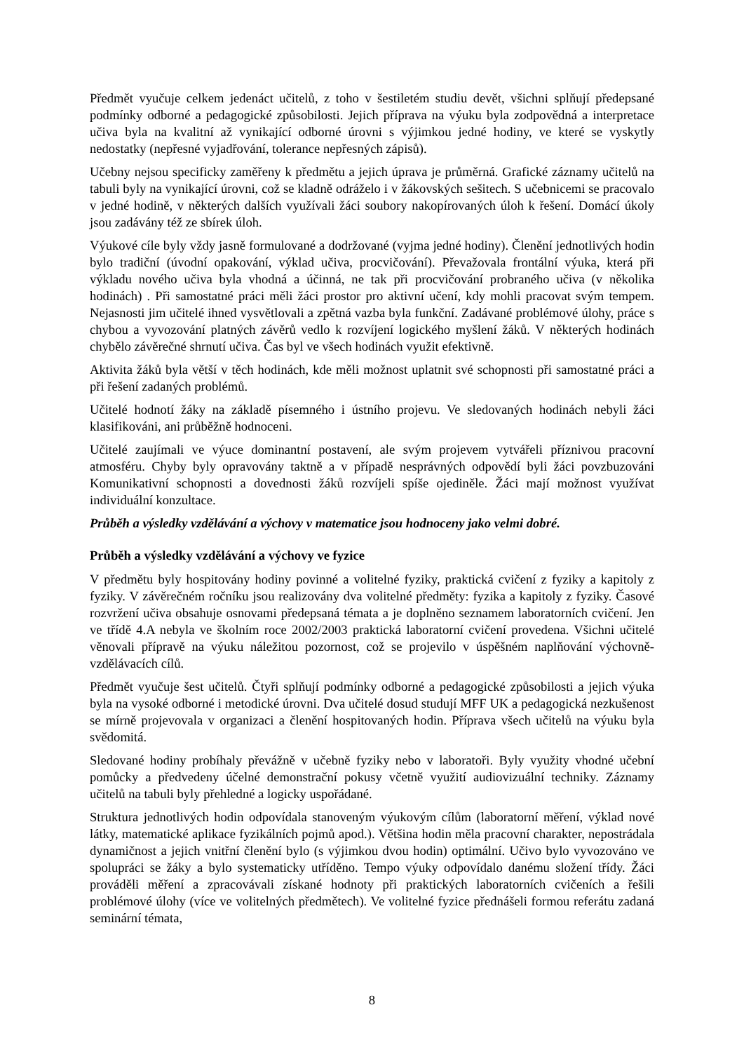Předmět vyučuje celkem jedenáct učitelů, z toho v šestiletém studiu devět, všichni splňují předepsané podmínky odborné a pedagogické způsobilosti. Jejich příprava na výuku byla zodpovědná a interpretace učiva byla na kvalitní až vynikající odborné úrovni s výjimkou jedné hodiny, ve které se vyskytly nedostatky (nepřesné vyjadřování, tolerance nepřesných zápisů).
Učebny nejsou specificky zaměřeny k předmětu a jejich úprava je průměrná. Grafické záznamy učitelů na tabuli byly na vynikající úrovni, což se kladně odráželo i v žákovských sešitech. S učebnicemi se pracovalo v jedné hodině, v některých dalších využívali žáci soubory nakopírovaných úloh k řešení. Domácí úkoly jsou zadávány též ze sbírek úloh.
Výukové cíle byly vždy jasně formulované a dodržované (vyjma jedné hodiny). Členění jednotlivých hodin bylo tradiční (úvodní opakování, výklad učiva, procvičování). Převažovala frontální výuka, která při výkladu nového učiva byla vhodná a účinná, ne tak při procvičování probraného učiva (v několika hodinách) . Při samostatné práci měli žáci prostor pro aktivní učení, kdy mohli pracovat svým tempem. Nejasnosti jim učitelé ihned vysvětlovali a zpětná vazba byla funkční. Zadávané problémové úlohy, práce s chybou a vyvozování platných závěrů vedlo k rozvíjení logického myšlení žáků. V některých hodinách chybělo závěrečné shrnutí učiva. Čas byl ve všech hodinách využit efektivně.
Aktivita žáků byla větší v těch hodinách, kde měli možnost uplatnit své schopnosti při samostatné práci a při řešení zadaných problémů.
Učitelé hodnotí žáky na základě písemného i ústního projevu. Ve sledovaných hodinách nebyli žáci klasifikováni, ani průběžně hodnoceni.
Učitelé zaujímali ve výuce dominantní postavení, ale svým projevem vytvářeli příznivou pracovní atmosféru. Chyby byly opravovány taktně a v případě nesprávných odpovědí byli žáci povzbuzováni Komunikativní schopnosti a dovednosti žáků rozvíjeli spíše ojediněle. Žáci mají možnost využívat individuální konzultace.
Průběh a výsledky vzdělávání a výchovy v matematice jsou hodnoceny jako velmi dobré.
Průběh a výsledky vzdělávání a výchovy ve fyzice
V předmětu byly hospitovány hodiny povinné a volitelné fyziky, praktická cvičení z fyziky a kapitoly z fyziky. V závěrečném ročníku jsou realizovány dva volitelné předměty: fyzika a kapitoly z fyziky. Časové rozvržení učiva obsahuje osnovami předepsaná témata a je doplněno seznamem laboratorních cvičení. Jen ve třídě 4.A nebyla ve školním roce 2002/2003 praktická laboratorní cvičení provedena. Všichni učitelé věnovali přípravě na výuku náležitou pozornost, což se projevilo v úspěšném naplňování výchovně-vzdělávacích cílů.
Předmět vyučuje šest učitelů. Čtyři splňují podmínky odborné a pedagogické způsobilosti a jejich výuka byla na vysoké odborné i metodické úrovni. Dva učitelé dosud studují MFF UK a pedagogická nezkušenost se mírně projevovala v organizaci a členění hospitovaných hodin. Příprava všech učitelů na výuku byla svědomitá.
Sledované hodiny probíhaly převážně v učebně fyziky nebo v laboratoři. Byly využity vhodné učební pomůcky a předvedeny účelné demonstrační pokusy včetně využití audiovizuální techniky. Záznamy učitelů na tabuli byly přehledné a logicky uspořádané.
Struktura jednotlivých hodin odpovídala stanoveným výukovým cílům (laboratorní měření, výklad nové látky, matematické aplikace fyzikálních pojmů apod.). Většina hodin měla pracovní charakter, nepostrádala dynamičnost a jejich vnitřní členění bylo (s výjimkou dvou hodin) optimální. Učivo bylo vyvozováno ve spolupráci se žáky a bylo systematicky utříděno. Tempo výuky odpovídalo danému složení třídy. Žáci prováděli měření a zpracovávali získané hodnoty při praktických laboratorních cvičeních a řešili problémové úlohy (více ve volitelných předmětech). Ve volitelné fyzice přednášeli formou referátu zadaná seminární témata,
8